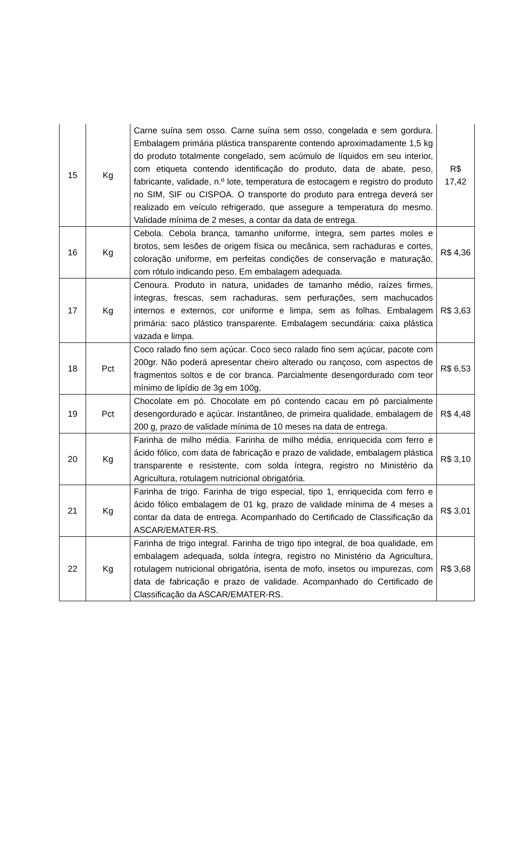| 15 | Kg | Carne suína sem osso. Carne suína sem osso, congelada e sem gordura. Embalagem primária plástica transparente contendo aproximadamente 1,5 kg do produto totalmente congelado, sem acúmulo de líquidos em seu interior, com etiqueta contendo identificação do produto, data de abate, peso, fabricante, validade, n.º lote, temperatura de estocagem e registro do produto no SIM, SIF ou CISPOA. O transporte do produto para entrega deverá ser realizado em veículo refrigerado, que assegure a temperatura do mesmo. Validade mínima de 2 meses, a contar da data de entrega. | R$ 17,42 |
| 16 | Kg | Cebola. Cebola branca, tamanho uniforme, íntegra, sem partes moles e brotos, sem lesões de origem física ou mecânica, sem rachaduras e cortes, coloração uniforme, em perfeitas condições de conservação e maturação, com rótulo indicando peso. Em embalagem adequada. | R$ 4,36 |
| 17 | Kg | Cenoura. Produto in natura, unidades de tamanho médio, raízes firmes, íntegras, frescas, sem rachaduras, sem perfurações, sem machucados internos e externos, cor uniforme e limpa, sem as folhas. Embalagem primária: saco plástico transparente. Embalagem secundária: caixa plástica vazada e limpa. | R$ 3,63 |
| 18 | Pct | Coco ralado fino sem açúcar. Coco seco ralado fino sem açúcar, pacote com 200gr. Não poderá apresentar cheiro alterado ou rançoso, com aspectos de fragmentos soltos e de cor branca. Parcialmente desengordurado com teor mínimo de lipídio de 3g em 100g. | R$ 6,53 |
| 19 | Pct | Chocolate em pó. Chocolate em pó contendo cacau em pó parcialmente desengordurado e açúcar. Instantâneo, de primeira qualidade, embalagem de 200 g, prazo de validade mínima de 10 meses na data de entrega. | R$ 4,48 |
| 20 | Kg | Farinha de milho média. Farinha de milho média, enriquecida com ferro e ácido fólico, com data de fabricação e prazo de validade, embalagem plástica transparente e resistente, com solda íntegra, registro no Ministério da Agricultura, rotulagem nutricional obrigatória. | R$ 3,10 |
| 21 | Kg | Farinha de trigo. Farinha de trigo especial, tipo 1, enriquecida com ferro e ácido fólico embalagem de 01 kg, prazo de validade mínima de 4 meses a contar da data de entrega. Acompanhado do Certificado de Classificação da ASCAR/EMATER-RS. | R$ 3,01 |
| 22 | Kg | Farinha de trigo integral. Farinha de trigo tipo integral, de boa qualidade, em embalagem adequada, solda íntegra, registro no Ministério da Agricultura, rotulagem nutricional obrigatória, isenta de mofo, insetos ou impurezas, com data de fabricação e prazo de validade. Acompanhado do Certificado de Classificação da ASCAR/EMATER-RS. | R$ 3,68 |